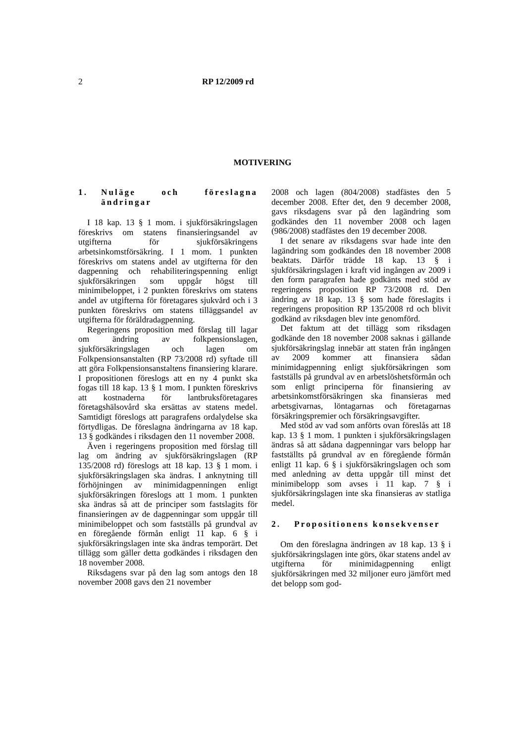2 RP 12/2009 rd
MOTIVERING
1. Nuläge och föreslagna ändringar
I 18 kap. 13 § 1 mom. i sjukförsäkringslagen föreskrivs om statens finansieringsandel av utgifterna för sjukförsäkringens arbetsinkomstförsäkring. I 1 mom. 1 punkten föreskrivs om statens andel av utgifterna för den dagpenning och rehabiliteringspenning enligt sjukförsäkringen som uppgår högst till minimibeloppet, i 2 punkten föreskrivs om statens andel av utgifterna för företagares sjukvård och i 3 punkten föreskrivs om statens tilläggsandel av utgifterna för föräldradagpenning.
Regeringens proposition med förslag till lagar om ändring av folkpensionslagen, sjukförsäkringslagen och lagen om Folkpensionsanstalten (RP 73/2008 rd) syftade till att göra Folkpensionsanstaltens finansiering klarare. I propositionen föreslogs att en ny 4 punkt ska fogas till 18 kap. 13 § 1 mom. I punkten föreskrivs att kostnaderna för lantbruksföretagares företagshälsovård ska ersättas av statens medel. Samtidigt föreslogs att paragrafens ordalydelse ska förtydligas. De föreslagna ändringarna av 18 kap. 13 § godkändes i riksdagen den 11 november 2008.
Även i regeringens proposition med förslag till lag om ändring av sjukförsäkringslagen (RP 135/2008 rd) föreslogs att 18 kap. 13 § 1 mom. i sjukförsäkringslagen ska ändras. I anknytning till förhöjningen av minimidagpenningen enligt sjukförsäkringen föreslogs att 1 mom. 1 punkten ska ändras så att de principer som fastslagits för finansieringen av de dagpenningar som uppgår till minimibeloppet och som fastställs på grundval av en föregående förmån enligt 11 kap. 6 § i sjukförsäkringslagen inte ska ändras temporärt. Det tillägg som gäller detta godkändes i riksdagen den 18 november 2008.
Riksdagens svar på den lag som antogs den 18 november 2008 gavs den 21 november
2008 och lagen (804/2008) stadfästes den 5 december 2008. Efter det, den 9 december 2008, gavs riksdagens svar på den lagändring som godkändes den 11 november 2008 och lagen (986/2008) stadfästes den 19 december 2008.
I det senare av riksdagens svar hade inte den lagändring som godkändes den 18 november 2008 beaktats. Därför trädde 18 kap. 13 § i sjukförsäkringslagen i kraft vid ingången av 2009 i den form paragrafen hade godkänts med stöd av regeringens proposition RP 73/2008 rd. Den ändring av 18 kap. 13 § som hade föreslagits i regeringens proposition RP 135/2008 rd och blivit godkänd av riksdagen blev inte genomförd.
Det faktum att det tillägg som riksdagen godkände den 18 november 2008 saknas i gällande sjukförsäkringslag innebär att staten från ingången av 2009 kommer att finansiera sådan minimidagpenning enligt sjukförsäkringen som fastställs på grundval av en arbetslöshetsförmån och som enligt principerna för finansiering av arbetsinkomstförsäkringen ska finansieras med arbetsgivarnas, löntagarnas och företagarnas försäkringspremier och försäkringsavgifter.
Med stöd av vad som anförts ovan föreslås att 18 kap. 13 § 1 mom. 1 punkten i sjukförsäkringslagen ändras så att sådana dagpenningar vars belopp har fastställts på grundval av en föregående förmån enligt 11 kap. 6 § i sjukförsäkringslagen och som med anledning av detta uppgår till minst det minimibelopp som avses i 11 kap. 7 § i sjukförsäkringslagen inte ska finansieras av statliga medel.
2. Propositionens konsekvenser
Om den föreslagna ändringen av 18 kap. 13 § i sjukförsäkringslagen inte görs, ökar statens andel av utgifterna för minimidagpenning enligt sjukförsäkringen med 32 miljoner euro jämfört med det belopp som god-